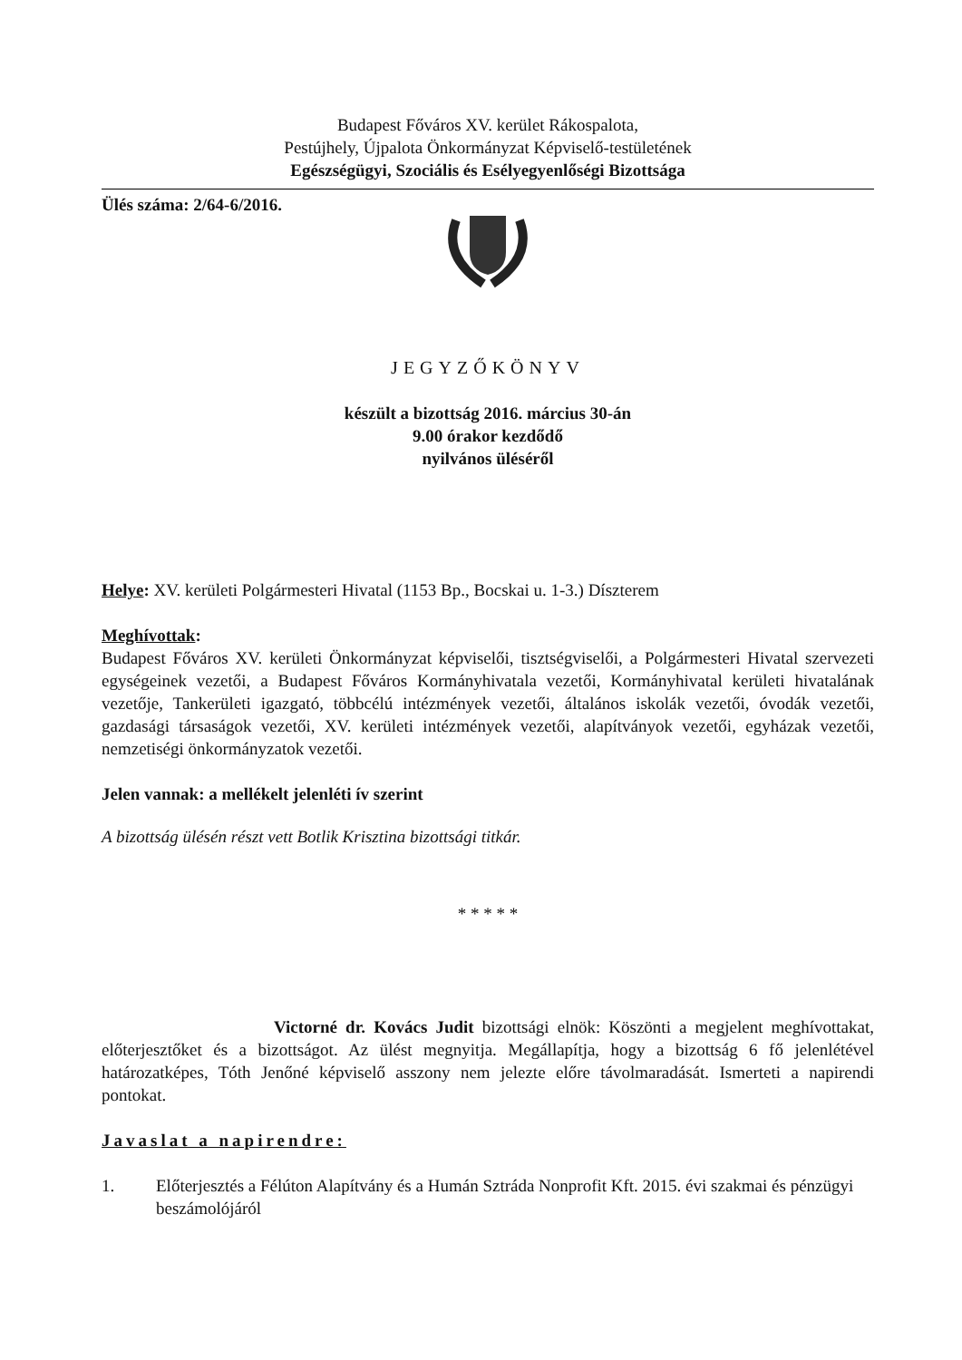Budapest Főváros XV. kerület Rákospalota,
Pestújhely, Újpalota Önkormányzat Képviselő-testületének
Egészségügyi, Szociális és Esélyegyenlőségi Bizottsága
Ülés száma: 2/64-6/2016.
JEGYZŐKÖNYV
készült a bizottság 2016. március 30-án
9.00 órakor kezdődő
nyilvános üléséről
Helye: XV. kerületi Polgármesteri Hivatal (1153 Bp., Bocskai u. 1-3.) Díszterem
Meghívottak:
Budapest Főváros XV. kerületi Önkormányzat képviselői, tisztségviselői, a Polgármesteri Hivatal szervezeti egységeinek vezetői, a Budapest Főváros Kormányhivatala vezetői, Kormányhivatal kerületi hivatalának vezetője, Tankerületi igazgató, többcélú intézmények vezetői, általános iskolák vezetői, óvodák vezetői, gazdasági társaságok vezetői, XV. kerületi intézmények vezetői, alapítványok vezetői, egyházak vezetői, nemzetiségi önkormányzatok vezetői.
Jelen vannak: a mellékelt jelenléti ív szerint
A bizottság ülésén részt vett Botlik Krisztina bizottsági titkár.
* * * * *
Victorné dr. Kovács Judit bizottsági elnök: Köszönti a megjelent meghívottakat, előterjesztőket és a bizottságot. Az ülést megnyitja. Megállapítja, hogy a bizottság 6 fő jelenlétével határozatképes, Tóth Jenőné képviselő asszony nem jelezte előre távolmaradását. Ismerteti a napirendi pontokat.
Javaslat a napirendre:
1. Előterjesztés a Félúton Alapítvány és a Humán Sztráda Nonprofit Kft. 2015. évi szakmai és pénzügyi beszámolójáról